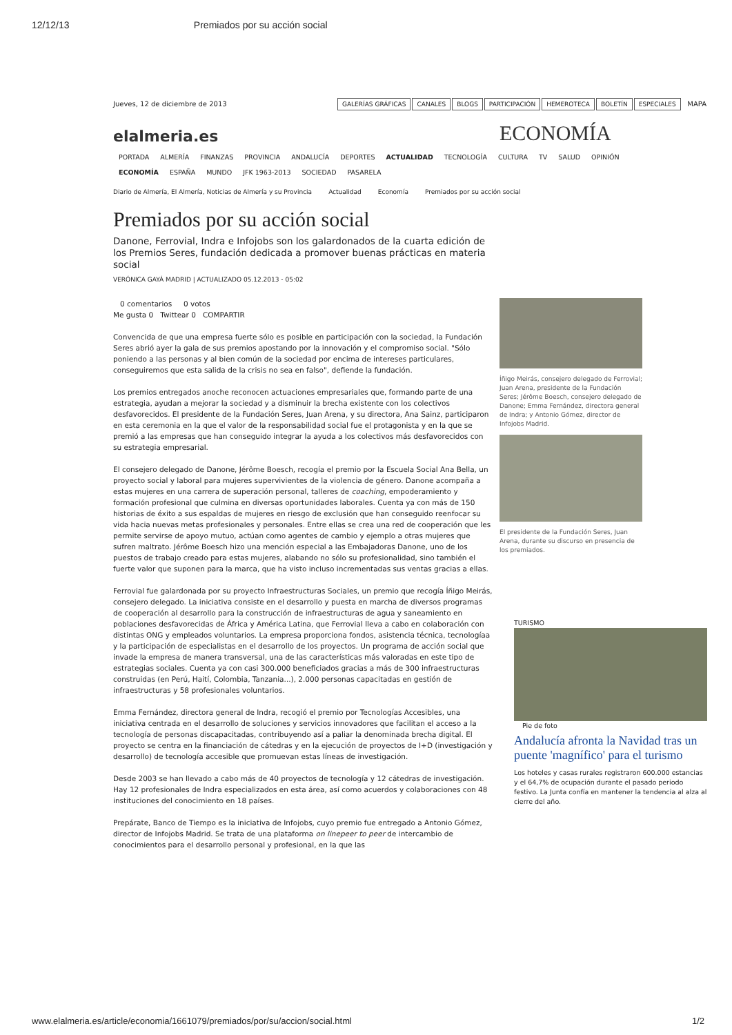12/12/13 Premiados por su acción social
Jueves, 12 de diciembre de 2013 GALERÍAS GRÁFICAS CANALES BLOGS PARTICIPACIÓN HEMEROTECA BOLETÍN ESPECIALES MAPA
elalmeria.es ECONOMÍA
PORTADA ALMERÍA FINANZAS PROVINCIA ANDALUCÍA DEPORTES ACTUALIDAD TECNOLOGÍA CULTURA TV SALUD OPINIÓN
ECONOMÍA ESPAÑA MUNDO JFK 1963-2013 SOCIEDAD PASARELA
Diario de Almería, El Almería, Noticias de Almería y su Provincia Actualidad Economía Premiados por su acción social
Premiados por su acción social
Danone, Ferrovial, Indra e Infojobs son los galardonados de la cuarta edición de los Premios Seres, fundación dedicada a promover buenas prácticas en materia social
VERÓNICA GAYÁ MADRID | ACTUALIZADO 05.12.2013 - 05:02
0 comentarios 0 votos
Me gusta 0 Twittear 0 COMPARTIR
Convencida de que una empresa fuerte sólo es posible en participación con la sociedad, la Fundación Seres abrió ayer la gala de sus premios apostando por la innovación y el compromiso social. "Sólo poniendo a las personas y al bien común de la sociedad por encima de intereses particulares, conseguiremos que esta salida de la crisis no sea en falso", defiende la fundación.
Los premios entregados anoche reconocen actuaciones empresariales que, formando parte de una estrategia, ayudan a mejorar la sociedad y a disminuir la brecha existente con los colectivos desfavorecidos. El presidente de la Fundación Seres, Juan Arena, y su directora, Ana Sainz, participaron en esta ceremonia en la que el valor de la responsabilidad social fue el protagonista y en la que se premió a las empresas que han conseguido integrar la ayuda a los colectivos más desfavorecidos con su estrategia empresarial.
El consejero delegado de Danone, Jérôme Boesch, recogía el premio por la Escuela Social Ana Bella, un proyecto social y laboral para mujeres supervivientes de la violencia de género. Danone acompaña a estas mujeres en una carrera de superación personal, talleres de coaching, empoderamiento y formación profesional que culmina en diversas oportunidades laborales. Cuenta ya con más de 150 historias de éxito a sus espaldas de mujeres en riesgo de exclusión que han conseguido reenfocar su vida hacia nuevas metas profesionales y personales. Entre ellas se crea una red de cooperación que les permite servirse de apoyo mutuo, actúan como agentes de cambio y ejemplo a otras mujeres que sufren maltrato. Jérôme Boesch hizo una mención especial a las Embajadoras Danone, uno de los puestos de trabajo creado para estas mujeres, alabando no sólo su profesionalidad, sino también el fuerte valor que suponen para la marca, que ha visto incluso incrementadas sus ventas gracias a ellas.
Ferrovial fue galardonada por su proyecto Infraestructuras Sociales, un premio que recogía Íñigo Meirás, consejero delegado. La iniciativa consiste en el desarrollo y puesta en marcha de diversos programas de cooperación al desarrollo para la construcción de infraestructuras de agua y saneamiento en poblaciones desfavorecidas de África y América Latina, que Ferrovial lleva a cabo en colaboración con distintas ONG y empleados voluntarios. La empresa proporciona fondos, asistencia técnica, tecnologíaa y la participación de especialistas en el desarrollo de los proyectos. Un programa de acción social que invade la empresa de manera transversal, una de las características más valoradas en este tipo de estrategias sociales. Cuenta ya con casi 300.000 beneficiados gracias a más de 300 infraestructuras construidas (en Perú, Haití, Colombia, Tanzania...), 2.000 personas capacitadas en gestión de infraestructuras y 58 profesionales voluntarios.
Emma Fernández, directora general de Indra, recogió el premio por Tecnologías Accesibles, una iniciativa centrada en el desarrollo de soluciones y servicios innovadores que facilitan el acceso a la tecnología de personas discapacitadas, contribuyendo así a paliar la denominada brecha digital. El proyecto se centra en la financiación de cátedras y en la ejecución de proyectos de I+D (investigación y desarrollo) de tecnología accesible que promuevan estas líneas de investigación.
Desde 2003 se han llevado a cabo más de 40 proyectos de tecnología y 12 cátedras de investigación. Hay 12 profesionales de Indra especializados en esta área, así como acuerdos y colaboraciones con 48 instituciones del conocimiento en 18 países.
Prepárate, Banco de Tiempo es la iniciativa de Infojobs, cuyo premio fue entregado a Antonio Gómez, director de Infojobs Madrid. Se trata de una plataforma on linepeer to peer de intercambio de conocimientos para el desarrollo personal y profesional, en la que las
Íñigo Meirás, consejero delegado de Ferrovial; Juan Arena, presidente de la Fundación Seres; Jérôme Boesch, consejero delegado de Danone; Emma Fernández, directora general de Indra; y Antonio Gómez, director de Infojobs Madrid.
El presidente de la Fundación Seres, Juan Arena, durante su discurso en presencia de los premiados.
TURISMO
Pie de foto
Andalucía afronta la Navidad tras un puente 'magnífico' para el turismo
Los hoteles y casas rurales registraron 600.000 estancias y el 64,7% de ocupación durante el pasado periodo festivo. La Junta confía en mantener la tendencia al alza al cierre del año.
www.elalmeria.es/article/economia/1661079/premiados/por/su/accion/social.html 1/2